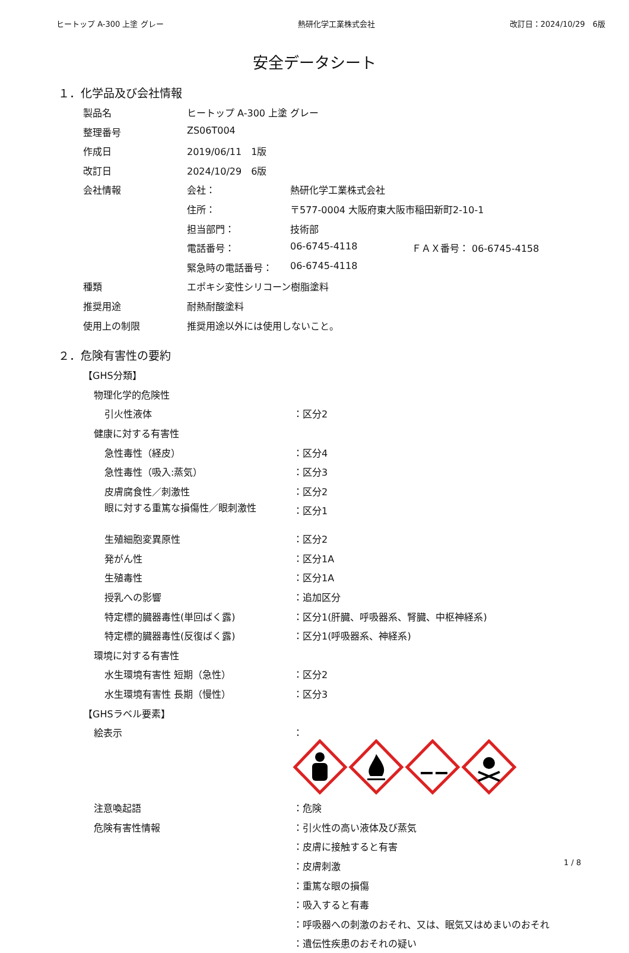ヒートップ A-300 上塗 グレー 熱研化学工業株式会社 改訂日：2024/10/29　6版
安全データシート
１．化学品及び会社情報
| 製品名 | ヒートップ A-300 上塗 グレー | | |
| 整理番号 | ZS06T004 | | |
| 作成日 | 2019/06/11 1版 | | |
| 改訂日 | 2024/10/29 6版 | | |
| 会社情報 | 会社： | 熱研化学工業株式会社 | |
| | 住所： | 〒577-0004 大阪府東大阪市稲田新町2-10-1 | |
| | 担当部門： | 技術部 | |
| | 電話番号： | 06-6745-4118 | ＦＡＸ番号： 06-6745-4158 |
| | 緊急時の電話番号： | 06-6745-4118 | |
| 種類 | エポキシ変性シリコーン樹脂塗料 | | |
| 推奨用途 | 耐熱耐酸塗料 | | |
| 使用上の制限 | 推奨用途以外には使用しないこと。 | | |
２．危険有害性の要約
| 【GHS分類】 | |
| 物理化学的危険性 | |
| 引火性液体 | ：区分2 |
| 健康に対する有害性 | |
| 急性毒性（経皮） | ：区分4 |
| 急性毒性（吸入:蒸気） | ：区分3 |
| 皮膚腐食性／刺激性 | ：区分2 |
| 眼に対する重篤な損傷性／眼刺激性 | ：区分1 |
| 生殖細胞変異原性 | ：区分2 |
| 発がん性 | ：区分1A |
| 生殖毒性 | ：区分1A |
| 授乳への影響 | ：追加区分 |
| 特定標的臓器毒性(単回ばく露) | ：区分1(肝臓、呼吸器系、腎臓、中枢神経系) |
| 特定標的臓器毒性(反復ばく露) | ：区分1(呼吸器系、神経系) |
| 環境に対する有害性 | |
| 水生環境有害性 短期（急性） | ：区分2 |
| 水生環境有害性 長期（慢性） | ：区分3 |
| 【GHSラベル要素】 | |
| 絵表示 | ： |
| 注意喚起語 | ：危険 |
| 危険有害性情報 | ：引火性の高い液体及び蒸気 |
| | ：皮膚に接触すると有害 |
| | ：皮膚刺激 |
| | ：重篤な眼の損傷 |
| | ：吸入すると有毒 |
| | ：呼吸器への刺激のおそれ、又は、眠気又はめまいのおそれ |
| | ：遺伝性疾患のおそれの疑い |
1 / 8